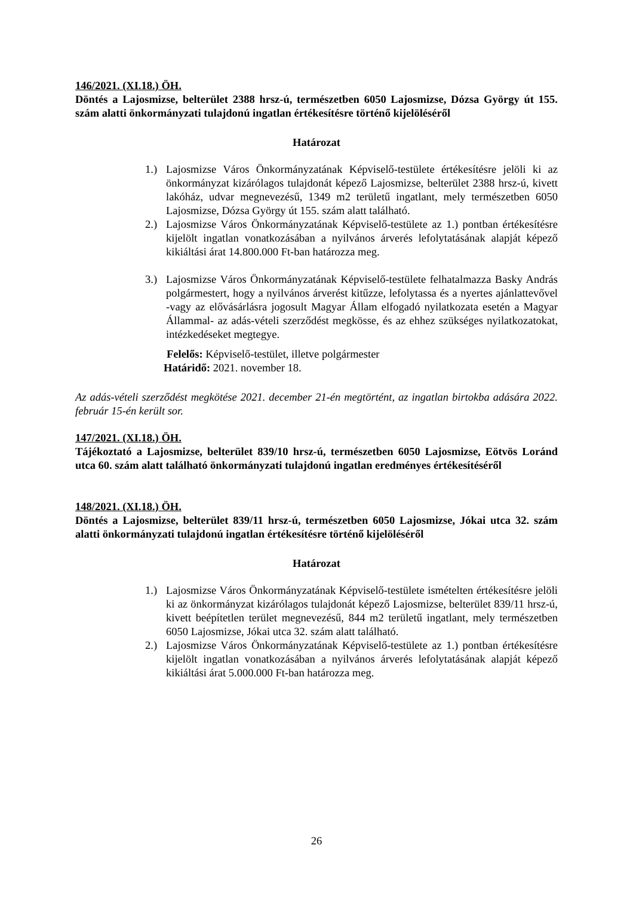146/2021. (XI.18.) ÖH.
Döntés a Lajosmizse, belterület 2388 hrsz-ú, természetben 6050 Lajosmizse, Dózsa György út 155. szám alatti önkormányzati tulajdonú ingatlan értékesítésre történő kijelöléséről
Határozat
1.) Lajosmizse Város Önkormányzatának Képviselő-testülete értékesítésre jelöli ki az önkormányzat kizárólagos tulajdonát képező Lajosmizse, belterület 2388 hrsz-ú, kivett lakóház, udvar megnevezésű, 1349 m2 területű ingatlant, mely természetben 6050 Lajosmizse, Dózsa György út 155. szám alatt található.
2.) Lajosmizse Város Önkormányzatának Képviselő-testülete az 1.) pontban értékesítésre kijelölt ingatlan vonatkozásában a nyilvános árverés lefolytatásának alapját képező kikiáltási árat 14.800.000 Ft-ban határozza meg.
3.) Lajosmizse Város Önkormányzatának Képviselő-testülete felhatalmazza Basky András polgármestert, hogy a nyilvános árverést kitűzze, lefolytassa és a nyertes ajánlattevővel -vagy az elővásárlásra jogosult Magyar Állam elfogadó nyilatkozata esetén a Magyar Állammal- az adás-vételi szerződést megkösse, és az ehhez szükséges nyilatkozatokat, intézkedéseket megtegye.
Felelős: Képviselő-testület, illetve polgármester
Határidő: 2021. november 18.
Az adás-vételi szerződést megkötése 2021. december 21-én megtörtént, az ingatlan birtokba adására 2022. február 15-én került sor.
147/2021. (XI.18.) ÖH.
Tájékoztató a Lajosmizse, belterület 839/10 hrsz-ú, természetben 6050 Lajosmizse, Eötvös Loránd utca 60. szám alatt található önkormányzati tulajdonú ingatlan eredményes értékesítéséről
148/2021. (XI.18.) ÖH.
Döntés a Lajosmizse, belterület 839/11 hrsz-ú, természetben 6050 Lajosmizse, Jókai utca 32. szám alatti önkormányzati tulajdonú ingatlan értékesítésre történő kijelöléséről
Határozat
1.) Lajosmizse Város Önkormányzatának Képviselő-testülete ismételten értékesítésre jelöli ki az önkormányzat kizárólagos tulajdonát képező Lajosmizse, belterület 839/11 hrsz-ú, kivett beépítetlen terület megnevezésű, 844 m2 területű ingatlant, mely természetben 6050 Lajosmizse, Jókai utca 32. szám alatt található.
2.) Lajosmizse Város Önkormányzatának Képviselő-testülete az 1.) pontban értékesítésre kijelölt ingatlan vonatkozásában a nyilvános árverés lefolytatásának alapját képező kikiáltási árat 5.000.000 Ft-ban határozza meg.
26